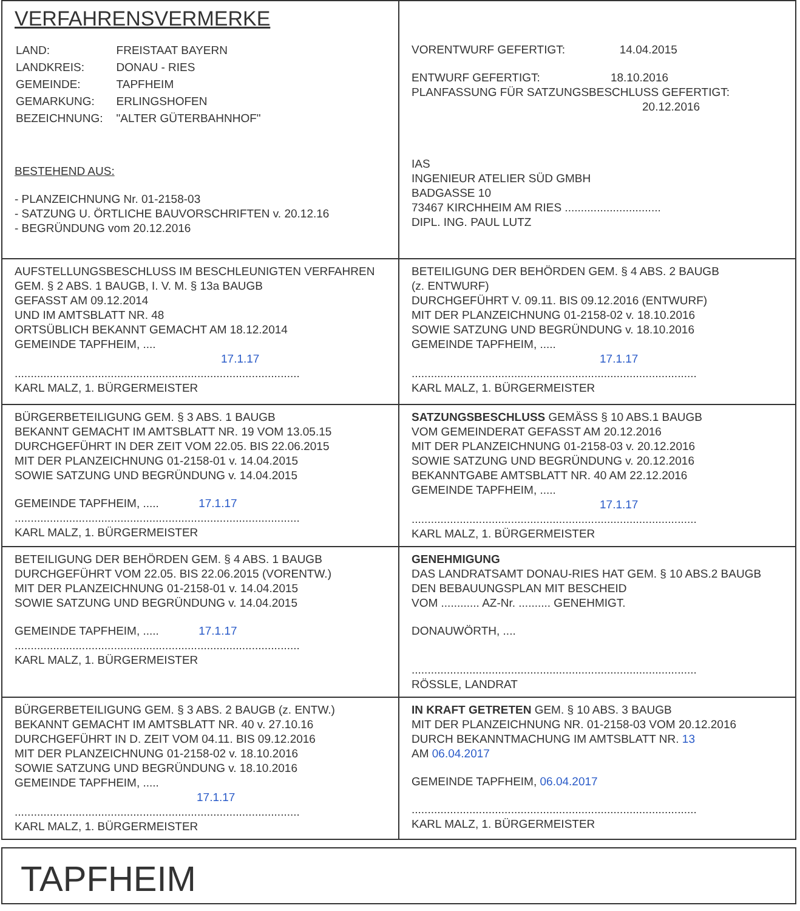| VERFAHRENSVERMERKE / LAND: / FREISTAAT BAYERN / / LANDKREIS: / DONAU - RIES / / GEMEINDE: / TAPFHEIM / / GEMARKUNG: / ERLINGSHOFEN / / BEZEICHNUNG: / "ALTER GÜTERBAHNHOF" / BESTEHEND AUS: - PLANZEICHNUNG Nr. 01-2158-03 - SATZUNG U. ÖRTLICHE BAUVORSCHRIFTEN v. 20.12.16 - BEGRÜNDUNG vom 20.12.2016 | VORENTWURF GEFERTIGT: 14.04.2015 ENTWURF GEFERTIGT: 18.10.2016 PLANFASSUNG FÜR SATZUNGSBESCHLUSS GEFERTIGT: 20.12.2016 IAS INGENIEUR ATELIER SÜD GMBH BADGASSE 10 73467 KIRCHHEIM AM RIES .............................. DIPL. ING. PAUL LUTZ |
| AUFSTELLUNGSBESCHLUSS IM BESCHLEUNIGTEN VERFAHREN GEM. § 2 ABS. 1 BAUGB, I. V. M. § 13a BAUGB GEFASST AM 09.12.2014 UND IM AMTSBLATT NR. 48 ORTSÜBLICH BEKANNT GEMACHT AM 18.12.2014 GEMEINDE TAPFHEIM, .... 17.1.17 ......................................................................................... KARL MALZ, 1. BÜRGERMEISTER | BETEILIGUNG DER BEHÖRDEN GEM. § 4 ABS. 2 BAUGB (z. ENTWURF) DURCHGEFÜHRT V. 09.11. BIS 09.12.2016 (ENTWURF) MIT DER PLANZEICHNUNG 01-2158-02 v. 18.10.2016 SOWIE SATZUNG UND BEGRÜNDUNG v. 18.10.2016 GEMEINDE TAPFHEIM, ..... 17.1.17 ......................................................................................... KARL MALZ, 1. BÜRGERMEISTER |
| BÜRGERBETEILIGUNG GEM. § 3 ABS. 1 BAUGB BEKANNT GEMACHT IM AMTSBLATT NR. 19 VOM 13.05.15 DURCHGEFÜHRT IN DER ZEIT VOM 22.05. BIS 22.06.2015 MIT DER PLANZEICHNUNG 01-2158-01 v. 14.04.2015 SOWIE SATZUNG UND BEGRÜNDUNG v. 14.04.2015 GEMEINDE TAPFHEIM, ..... 17.1.17 ......................................................................................... KARL MALZ, 1. BÜRGERMEISTER | SATZUNGSBESCHLUSS GEMÄSS § 10 ABS.1 BAUGB VOM GEMEINDERAT GEFASST AM 20.12.2016 MIT DER PLANZEICHNUNG 01-2158-03 v. 20.12.2016 SOWIE SATZUNG UND BEGRÜNDUNG v. 20.12.2016 BEKANNTGABE AMTSBLATT NR. 40 AM 22.12.2016 GEMEINDE TAPFHEIM, ..... 17.1.17 ......................................................................................... KARL MALZ, 1. BÜRGERMEISTER |
| BETEILIGUNG DER BEHÖRDEN GEM. § 4 ABS. 1 BAUGB DURCHGEFÜHRT VOM 22.05. BIS 22.06.2015 (VORENTW.) MIT DER PLANZEICHNUNG 01-2158-01 v. 14.04.2015 SOWIE SATZUNG UND BEGRÜNDUNG v. 14.04.2015 GEMEINDE TAPFHEIM, ..... 17.1.17 ......................................................................................... KARL MALZ, 1. BÜRGERMEISTER | GENEHMIGUNG DAS LANDRATSAMT DONAU-RIES HAT GEM. § 10 ABS.2 BAUGB DEN BEBAUUNGSPLAN MIT BESCHEID VOM ............ AZ-Nr. .......... GENEHMIGT. DONAUWÖRTH, .... ......................................................................................... RÖSSLE, LANDRAT |
| BÜRGERBETEILIGUNG GEM. § 3 ABS. 2 BAUGB (z. ENTW.) BEKANNT GEMACHT IM AMTSBLATT NR. 40 v. 27.10.16 DURCHGEFÜHRT IN D. ZEIT VOM 04.11. BIS 09.12.2016 MIT DER PLANZEICHNUNG 01-2158-02 v. 18.10.2016 SOWIE SATZUNG UND BEGRÜNDUNG v. 18.10.2016 GEMEINDE TAPFHEIM, ..... 17.1.17 ......................................................................................... KARL MALZ, 1. BÜRGERMEISTER | IN KRAFT GETRETEN GEM. § 10 ABS. 3 BAUGB MIT DER PLANZEICHNUNG NR. 01-2158-03 VOM 20.12.2016 DURCH BEKANNTMACHUNG IM AMTSBLATT NR. 13 AM 06.04.2017 GEMEINDE TAPFHEIM, 06.04.2017 ......................................................................................... KARL MALZ, 1. BÜRGERMEISTER |
TAPFHEIM